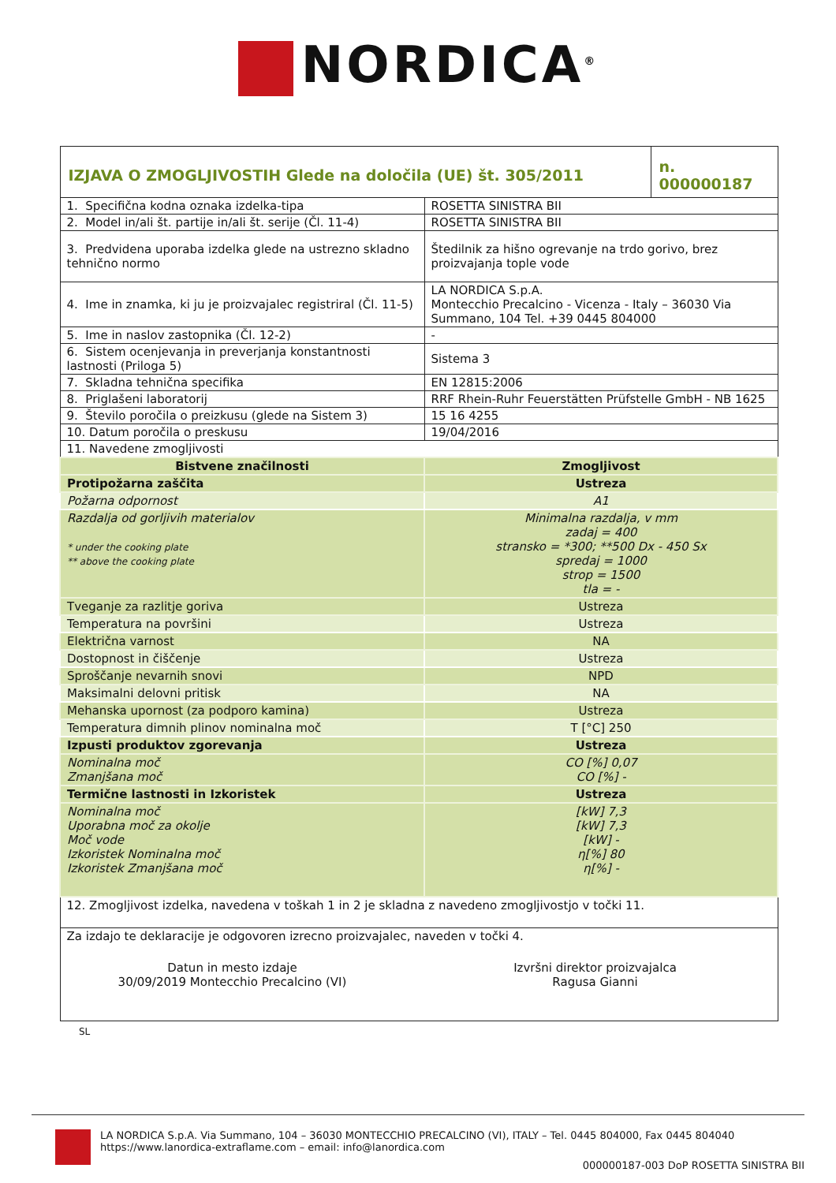NORDICA<sup>®</sup>
| IZJAVA O ZMOGLJIVOSTIH Glede na določila (UE) št. 305/2011 | | n. 000000187 |
| 1. Specifična kodna oznaka izdelka-tipa | ROSETTA SINISTRA BII | |
| 2. Model in/ali št. partije in/ali št. serije (Čl. 11-4) | ROSETTA SINISTRA BII | |
| 3. Predvidena uporaba izdelka glede na ustrezno skladno tehnično normo | Štedilnik za hišno ogrevanje na trdo gorivo, brez proizvajanja tople vode | |
| 4. Ime in znamka, ki ju je proizvajalec registriral (Čl. 11-5) | LA NORDICA S.p.A. Montecchio Precalcino - Vicenza - Italy – 36030 Via Summano, 104 Tel. +39 0445 804000 | |
| 5. Ime in naslov zastopnika (Čl. 12-2) | - | |
| 6. Sistem ocenjevanja in preverjanja konstantnosti lastnosti (Priloga 5) | Sistema 3 | |
| 7. Skladna tehnična specifika | EN 12815:2006 | |
| 8. Priglašeni laboratorij | RRF Rhein-Ruhr Feuerstätten Prüfstelle GmbH - NB 1625 | |
| 9. Število poročila o preizkusu (glede na Sistem 3) | 15 16 4255 | |
| 10. Datum poročila o preskusu | 19/04/2016 | |
| 11. Navedene zmogljivosti | | |
| Bistvene značilnosti | Zmogljivost | |
| Protipožarna zaščita | Ustreza | |
| Požarna odpornost | A1 | |
| Razdalja od gorljivih materialov * under the cooking plate ** above the cooking plate | Minimalna razdalja, v mm zadaj = 400 stransko = *300; **500 Dx - 450 Sx spredaj = 1000 strop = 1500 tla = - | |
| Tveganje za razlitje goriva | Ustreza | |
| Temperatura na površini | Ustreza | |
| Električna varnost | NA | |
| Dostopnost in čiščenje | Ustreza | |
| Sproščanje nevarnih snovi | NPD | |
| Maksimalni delovni pritisk | NA | |
| Mehanska upornost (za podporo kamina) | Ustreza | |
| Temperatura dimnih plinov nominalna moč | T [°C] 250 | |
| Izpusti produktov zgorevanja | Ustreza | |
| Nominalna moč Zmanjšana moč | CO [%] 0,07 CO [%] - | |
| Termične lastnosti in Izkoristek | Ustreza | |
| Nominalna moč Uporabna moč za okolje Moč vode Izkoristek Nominalna moč Izkoristek Zmanjšana moč | [kW] 7,3 [kW] 7,3 [kW] - η[%] 80 η[%] - | |
| 12. Zmogljivost izdelka, navedena v toškah 1 in 2 je skladna z navedeno zmogljivostjo v točki 11. | | |
| Za izdajo te deklaracije je odgovoren izrecno proizvajalec, naveden v točki 4. Datun in mesto izdaje 30/09/2019 Montecchio Precalcino (VI) Izvršni direktor proizvajalca Ragusa Gianni | | |
SL
LA NORDICA S.p.A. Via Summano, 104 – 36030 MONTECCHIO PRECALCINO (VI), ITALY – Tel. 0445 804000, Fax 0445 804040
https://www.lanordica-extraflame.com – email: info@lanordica.com
000000187-003 DoP ROSETTA SINISTRA BII